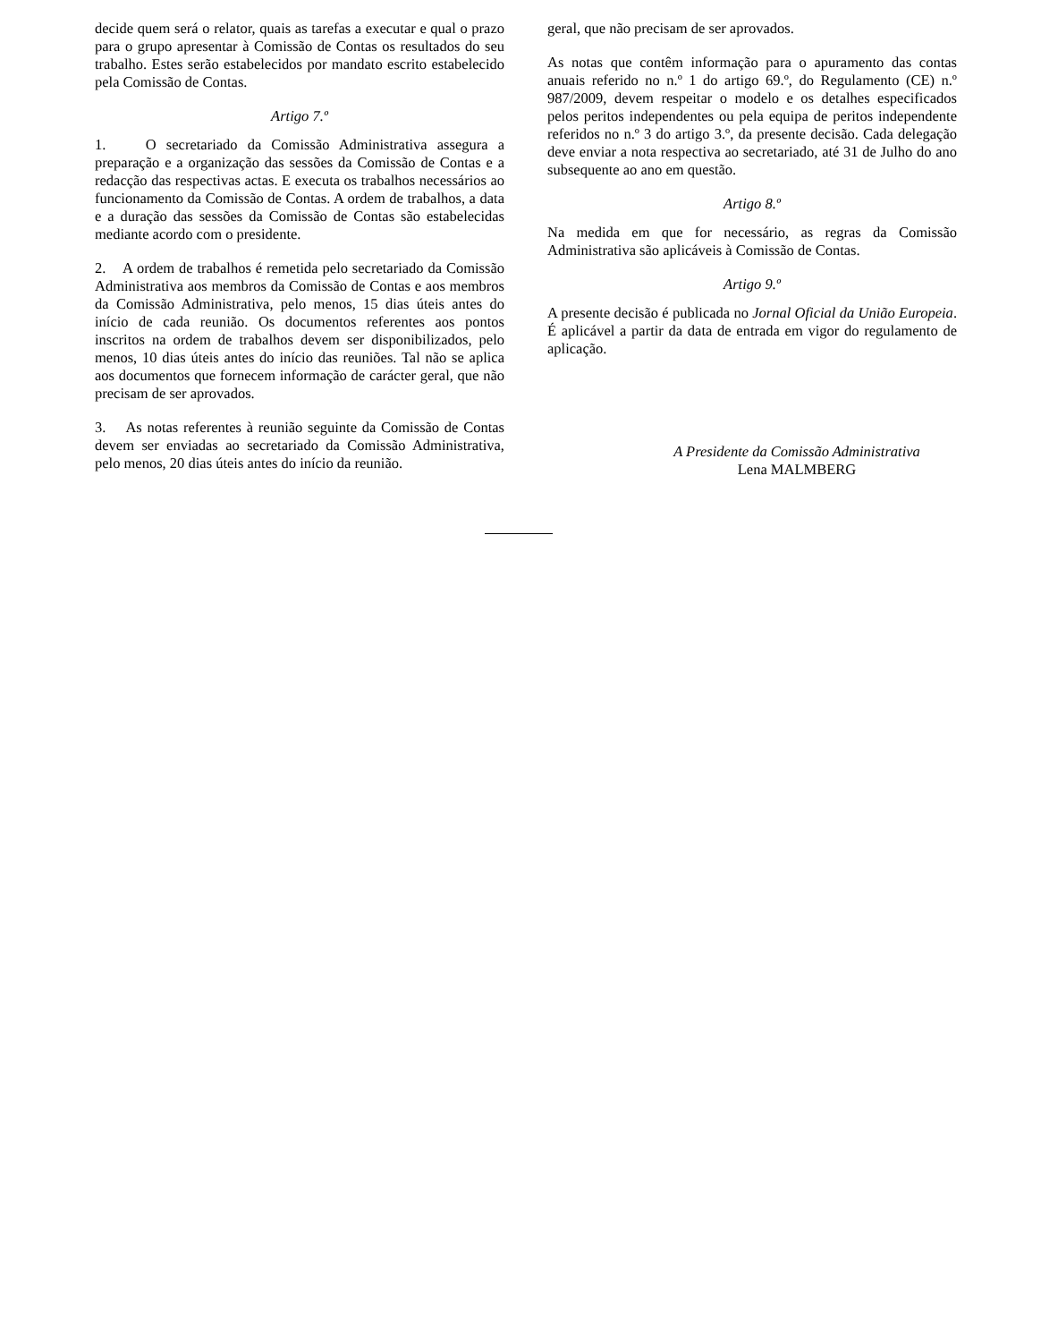decide quem será o relator, quais as tarefas a executar e qual o prazo para o grupo apresentar à Comissão de Contas os resultados do seu trabalho. Estes serão estabelecidos por mandato escrito estabelecido pela Comissão de Contas.
Artigo 7.º
1. O secretariado da Comissão Administrativa assegura a preparação e a organização das sessões da Comissão de Contas e a redacção das respectivas actas. E executa os trabalhos necessários ao funcionamento da Comissão de Contas. A ordem de trabalhos, a data e a duração das sessões da Comissão de Contas são estabelecidas mediante acordo com o presidente.
2. A ordem de trabalhos é remetida pelo secretariado da Comissão Administrativa aos membros da Comissão de Contas e aos membros da Comissão Administrativa, pelo menos, 15 dias úteis antes do início de cada reunião. Os documentos referentes aos pontos inscritos na ordem de trabalhos devem ser disponibilizados, pelo menos, 10 dias úteis antes do início das reuniões. Tal não se aplica aos documentos que fornecem informação de carácter geral, que não precisam de ser aprovados.
3. As notas referentes à reunião seguinte da Comissão de Contas devem ser enviadas ao secretariado da Comissão Administrativa, pelo menos, 20 dias úteis antes do início da reunião.
geral, que não precisam de ser aprovados.
As notas que contêm informação para o apuramento das contas anuais referido no n.º 1 do artigo 69.º, do Regulamento (CE) n.º 987/2009, devem respeitar o modelo e os detalhes especificados pelos peritos independentes ou pela equipa de peritos independente referidos no n.º 3 do artigo 3.º, da presente decisão. Cada delegação deve enviar a nota respectiva ao secretariado, até 31 de Julho do ano subsequente ao ano em questão.
Artigo 8.º
Na medida em que for necessário, as regras da Comissão Administrativa são aplicáveis à Comissão de Contas.
Artigo 9.º
A presente decisão é publicada no Jornal Oficial da União Europeia. É aplicável a partir da data de entrada em vigor do regulamento de aplicação.
A Presidente da Comissão Administrativa
Lena MALMBERG